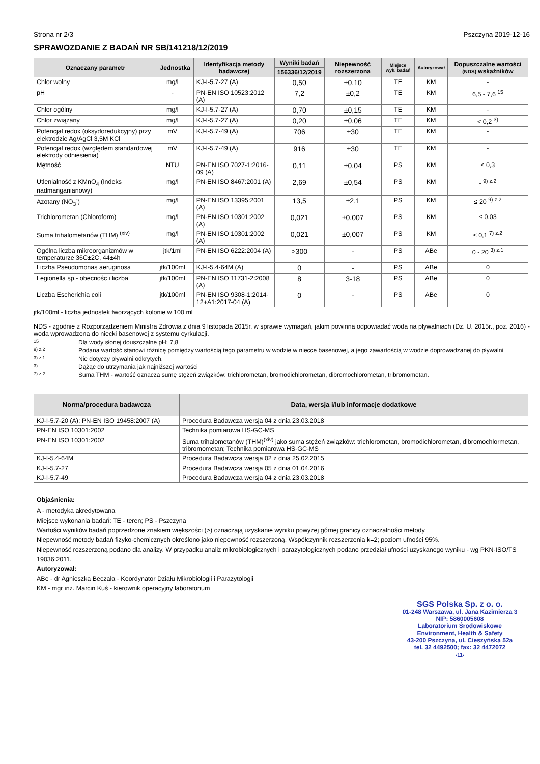Strona nr 2/3 Pszczyna 2019-12-16
SPRAWOZDANIE Z BADAŃ NR SB/141218/12/2019
| Oznaczany parametr | Jednostka | | Identyfikacja metody badawczej | Wyniki badań | Niepewność rozszerzona | Miejsce wyk. badań | Autoryzował | Dopuszczalne wartości (NDS) wskaźników |
| --- | --- | --- | --- | --- | --- | --- | --- | --- |
| | | | | 156336/12/2019 | | | | |
| Chlor wolny | mg/l | | KJ-I-5.7-27 (A) | 0,50 | ±0,10 | TE | KM | - |
| pH | - | | PN-EN ISO 10523:2012 (A) | 7,2 | ±0,2 | TE | KM | 6,5 - 7,6 <sup>15</sup> |
| Chlor ogólny | mg/l | | KJ-I-5.7-27 (A) | 0,70 | ±0,15 | TE | KM | - |
| Chlor związany | mg/l | | KJ-I-5.7-27 (A) | 0,20 | ±0,06 | TE | KM | < 0,2 <sup>3)</sup> |
| Potencjał redox (oksydoredukcyjny) przy elektrodzie Ag/AgCl 3,5M KCl | mV | | KJ-I-5.7-49 (A) | 706 | ±30 | TE | KM | - |
| Potencjał redox (względem standardowej elektrody odniesienia) | mV | | KJ-I-5.7-49 (A) | 916 | ±30 | TE | KM | - |
| Mętność | NTU | | PN-EN ISO 7027-1:2016-09 (A) | 0,11 | ±0,04 | PS | KM | ≤ 0,3 |
| Utlenialność z KMnO<sub>4</sub> (Indeks nadmanganianowy) | mg/l | | PN-EN ISO 8467:2001 (A) | 2,69 | ±0,54 | PS | KM | - <sup>9) z.2</sup> |
| Azotany (NO<sub>3</sub><sup>-</sup>) | mg/l | | PN-EN ISO 13395:2001 (A) | 13,5 | ±2,1 | PS | KM | ≤ 20 <sup>9) z.2</sup> |
| Trichlorometan (Chloroform) | mg/l | | PN-EN ISO 10301:2002 (A) | 0,021 | ±0,007 | PS | KM | ≤ 0,03 |
| Suma trihalometanów (THM) <sup>(xiv)</sup> | mg/l | | PN-EN ISO 10301:2002 (A) | 0,021 | ±0,007 | PS | KM | ≤ 0,1 <sup>7) z.2</sup> |
| Ogólna liczba mikroorganizmów w temperaturze 36C±2C, 44±4h | jtk/1ml | | PN-EN ISO 6222:2004 (A) | >300 | - | PS | ABe | 0 - 20 <sup>3) z.1</sup> |
| Liczba Pseudomonas aeruginosa | jtk/100ml | | KJ-I-5.4-64M (A) | 0 | - | PS | ABe | 0 |
| Legionella sp.- obecnośc i liczba | jtk/100ml | | PN-EN ISO 11731-2:2008 (A) | 8 | 3-18 | PS | ABe | 0 |
| Liczba Escherichia coli | jtk/100ml | | PN-EN ISO 9308-1:2014-12+A1:2017-04 (A) | 0 | - | PS | ABe | 0 |
jtk/100ml - liczba jednostek tworzących kolonie w 100 ml
NDS - zgodnie z Rozporządzeniem Ministra Zdrowia z dnia 9 listopada 2015r. w sprawie wymagań, jakim powinna odpowiadać woda na pływalniach (Dz. U. 2015r., poz. 2016) - woda wprowadzona do niecki basenowej z systemu cyrkulacji.
15 Dla wody słonej douszczalne pH: 7,8
9) z.2 Podana wartość stanowi różnicę pomiędzy wartością tego parametru w wodzie w niecce basenowej, a jego zawartością w wodzie doprowadzanej do pływalni
3) z.1 Nie dotyczy pływalni odkrytych.
3) Dążąc do utrzymania jak najniższej wartości
7) z.2 Suma THM - wartość oznacza sumę stężeń związków: trichlorometan, bromodichlorometan, dibromochlorometan, tribromometan.
| Norma/procedura badawcza | Data, wersja i/lub informacje dodatkowe |
| --- | --- |
| KJ-I-5.7-20 (A); PN-EN ISO 19458:2007 (A) | Procedura Badawcza wersja 04 z dnia 23.03.2018 |
| PN-EN ISO 10301:2002 | Technika pomiarowa HS-GC-MS |
| PN-EN ISO 10301:2002 | Suma trihalometanów (THM)<sup>(xiv)</sup> jako suma stężeń związków: trichlorometan, bromodichlorometan, dibromochlormetan, tribromometan; Technika pomiarowa HS-GC-MS |
| KJ-I-5.4-64M | Procedura Badawcza wersja 02 z dnia 25.02.2015 |
| KJ-I-5.7-27 | Procedura Badawcza wersja 05 z dnia 01.04.2016 |
| KJ-I-5.7-49 | Procedura Badawcza wersja 04 z dnia 23.03.2018 |
Objaśnienia:
A - metodyka akredytowana
Miejsce wykonania badań: TE - teren; PS - Pszczyna
Wartości wyników badań poprzedzone znakiem większości (>) oznaczają uzyskanie wyniku powyżej górnej granicy oznaczalności metody.
Niepewność metody badań fizyko-chemicznych określono jako niepewność rozszerzoną. Współczynnik rozszerzenia k=2; poziom ufności 95%.
Niepewność rozszerzoną podano dla analizy. W przypadku analiz mikrobiologicznych i parazytologicznych podano przedział ufności uzyskanego wyniku - wg PKN-ISO/TS 19036:2011.
Autoryzował:
ABe - dr Agnieszka Beczała - Koordynator Działu Mikrobiologii i Parazytologii
KM - mgr inż. Marcin Kuś - kierownik operacyjny laboratorium
SGS Polska Sp. z o. o.
01-248 Warszawa, ul. Jana Kazimierza 3
NIP: 5860005608
Laboratorium Środowiskowe
Environment, Health & Safety
43-200 Pszczyna, ul. Cieszyńska 52a
tel. 32 4492500; fax: 32 4472072
-11-